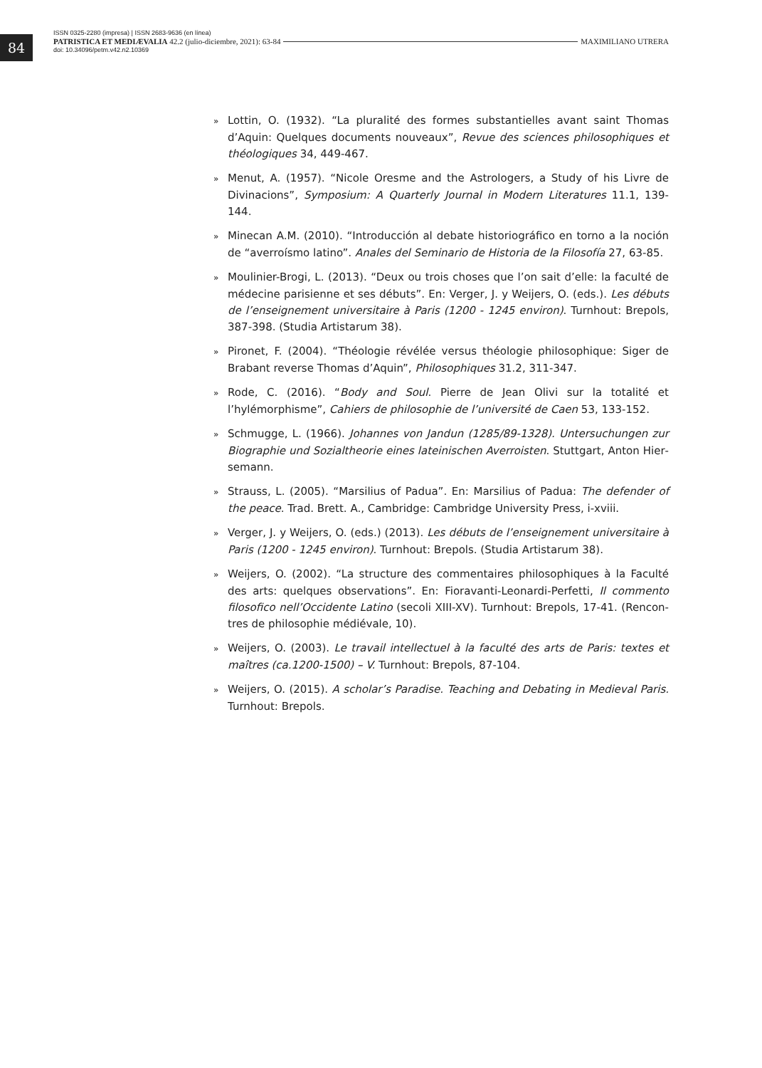84
ISSN 0325-2280 (impresa) | ISSN 2683-9636 (en línea)
PATRISTICA ET MEDIÆVALIA 42.2 (julio-diciembre, 2021): 63-84 MAXIMILIANO UTRERA
doi: 10.34096/petm.v42.n2.10369
» Lottin, O. (1932). “La pluralité des formes substantielles avant saint Thomas d’Aquin: Quelques documents nouveaux”, Revue des sciences philosophiques et théologiques 34, 449-467.
» Menut, A. (1957). “Nicole Oresme and the Astrologers, a Study of his Livre de Divinacions”, Symposium: A Quarterly Journal in Modern Literatures 11.1, 139-144.
» Minecan A.M. (2010). “Introducción al debate historiográfico en torno a la noción de “averroísmo latino”. Anales del Seminario de Historia de la Filosofía 27, 63-85.
» Moulinier-Brogi, L. (2013). “Deux ou trois choses que l’on sait d’elle: la faculté de médecine parisienne et ses débuts”. En: Verger, J. y Weijers, O. (eds.). Les débuts de l’enseignement universitaire à Paris (1200 - 1245 environ). Turnhout: Brepols, 387-398. (Studia Artistarum 38).
» Pironet, F. (2004). “Théologie révélée versus théologie philosophique: Siger de Brabant reverse Thomas d’Aquin”, Philosophiques 31.2, 311-347.
» Rode, C. (2016). “Body and Soul. Pierre de Jean Olivi sur la totalité et l’hylémorphisme”, Cahiers de philosophie de l’université de Caen 53, 133-152.
» Schmugge, L. (1966). Johannes von Jandun (1285/89-1328). Untersuchungen zur Biographie und Sozialtheorie eines lateinischen Averroisten. Stuttgart, Anton Hier­semann.
» Strauss, L. (2005). “Marsilius of Padua”. En: Marsilius of Padua: The defender of the peace. Trad. Brett. A., Cambridge: Cambridge University Press, i-xviii.
» Verger, J. y Weijers, O. (eds.) (2013). Les débuts de l’enseignement universitaire à Paris (1200 - 1245 environ). Turnhout: Brepols. (Studia Artistarum 38).
» Weijers, O. (2002). “La structure des commentaires philosophiques à la Faculté des arts: quelques observations”. En: Fioravanti-Leonardi-Perfetti, Il commento filosofico nell’Occidente Latino (secoli XIII-XV). Turnhout: Brepols, 17-41. (Rencon­tres de philosophie médiévale, 10).
» Weijers, O. (2003). Le travail intellectuel à la faculté des arts de Paris: textes et maî­tres (ca.1200-1500) – V. Turnhout: Brepols, 87-104.
» Weijers, O. (2015). A scholar’s Paradise. Teaching and Debating in Medieval Paris. Turnhout: Brepols.